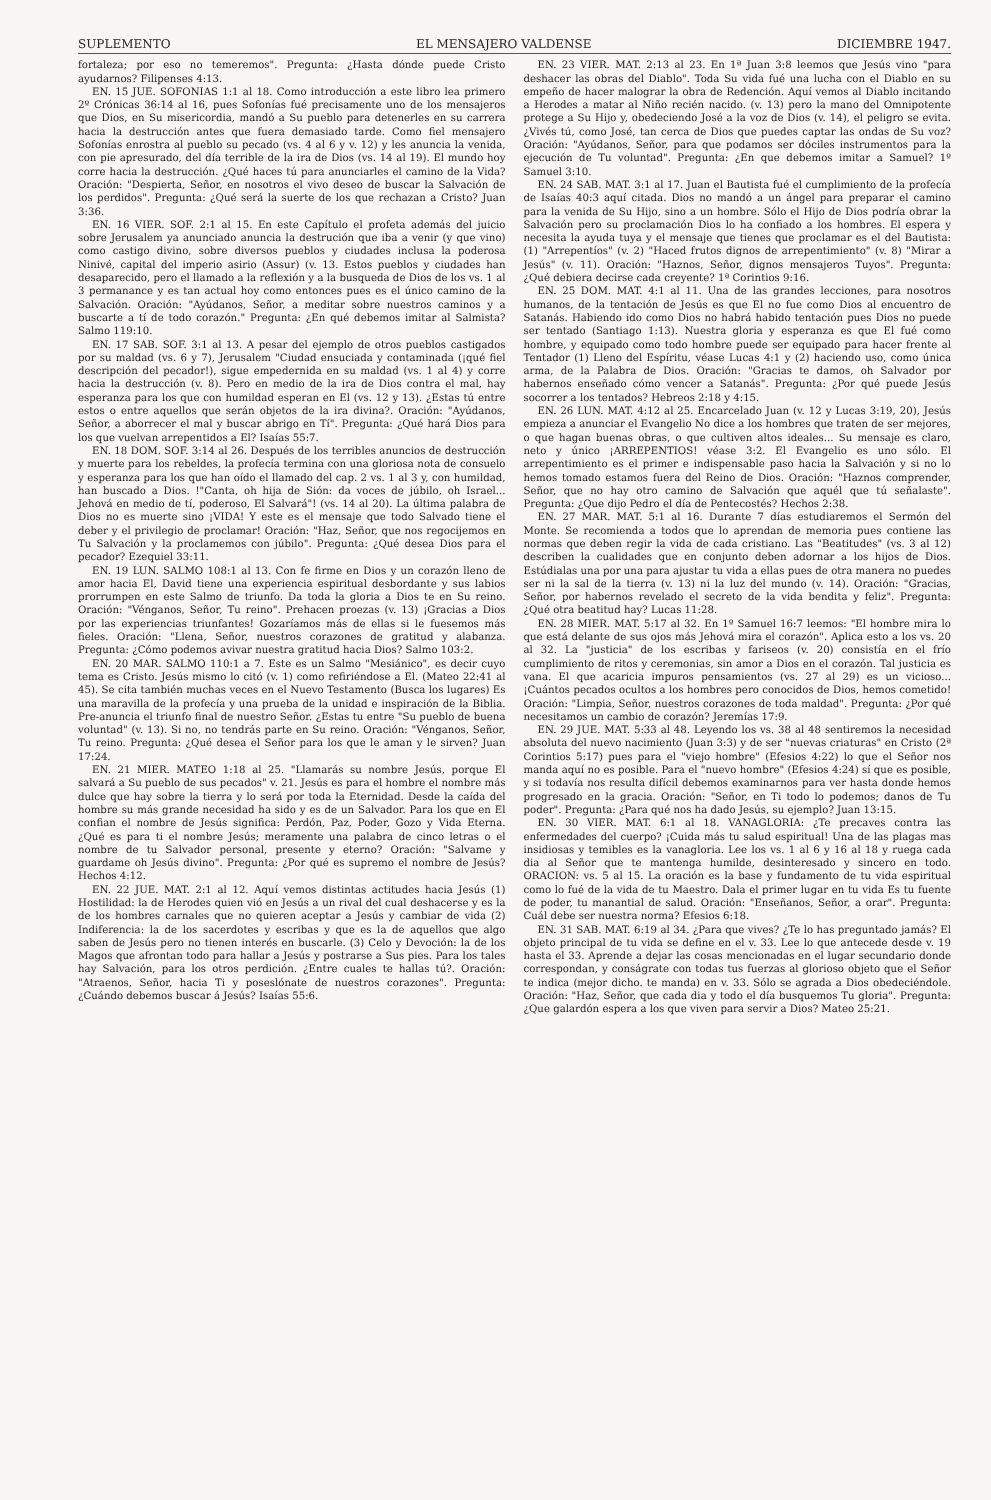SUPLEMENTO EL MENSAJERO VALDENSE DICIEMBRE 1947.
fortaleza; por eso no temeremos". Pregunta: ¿Hasta dónde puede Cristo ayudarnos? Filipenses 4:13.
EN. 15 JUE. SOFONIAS 1:1 al 18. Como introducción a este libro lea primero 2º Crónicas 36:14 al 16, pues Sofonías fué precisamente uno de los mensajeros que Dios, en Su misericordia, mandó a Su pueblo para detenerles en su carrera hacia la destrucción antes que fuera demasiado tarde. Como fiel mensajero Sofonías enrostra al pueblo su pecado (vs. 4 al 6 y v. 12) y les anuncia la venida, con pie apresurado, del día terrible de la ira de Dios (vs. 14 al 19). El mundo hoy corre hacia la destrucción. ¿Qué haces tú para anunciarles el camino de la Vida? Oración: "Despierta, Señor, en nosotros el vivo deseo de buscar la Salvación de los perdidos". Pregunta: ¿Qué será la suerte de los que rechazan a Cristo? Juan 3:36.
EN. 16 VIER. SOF. 2:1 al 15. En este Capítulo el profeta además del juicio sobre Jerusalem ya anunciado anuncia la destrución que iba a venir (y que vino) como castigo divino, sobre diversos pueblos y ciudades inclusa la poderosa Ninivé, capital del imperio asirio (Assur) (v. 13. Estos pueblos y ciudades han desaparecido, pero el llamado a la reflexión y a la busqueda de Dios de los vs. 1 al 3 permanance y es tan actual hoy como entonces pues es el único camino de la Salvación. Oración: "Ayúdanos, Señor, a meditar sobre nuestros caminos y a buscarte a tí de todo corazón." Pregunta: ¿En qué debemos imitar al Salmista? Salmo 119:10.
EN. 17 SAB. SOF. 3:1 al 13. A pesar del ejemplo de otros pueblos castigados por su maldad (vs. 6 y 7), Jerusalem "Ciudad ensuciada y contaminada (¡qué fiel descripción del pecador!), sigue empedernida en su maldad (vs. 1 al 4) y corre hacia la destrucción (v. 8). Pero en medio de la ira de Dios contra el mal, hay esperanza para los que con humildad esperan en El (vs. 12 y 13). ¿Estas tú entre estos o entre aquellos que serán objetos de la ira divina?. Oración: "Ayúdanos, Señor, a aborrecer el mal y buscar abrigo en Tí". Pregunta: ¿Qué hará Dios para los que vuelvan arrepentidos a El? Isaías 55:7.
EN. 18 DOM. SOF. 3:14 al 26. Después de los terribles anuncios de destrucción y muerte para los rebeldes, la profecía termina con una gloriosa nota de consuelo y esperanza para los que han oído el llamado del cap. 2 vs. 1 al 3 y, con humildad, han buscado a Dios. !"Canta, oh hija de Sión: da voces de júbilo, oh Israel... Jehová en medio de tí, poderoso, El Salvará"! (vs. 14 al 20). La última palabra de Dios no es muerte sino ¡VIDA! Y este es el mensaje que todo Salvado tiene el deber y el privilegio de proclamar! Oración: "Haz, Señor, que nos regocijemos en Tu Salvación y la proclamemos con júbilo". Pregunta: ¿Qué desea Dios para el pecador? Ezequiel 33:11.
EN. 19 LUN. SALMO 108:1 al 13. Con fe firme en Dios y un corazón lleno de amor hacia El, David tiene una experiencia espiritual desbordante y sus labios prorrumpen en este Salmo de triunfo. Da toda la gloria a Dios te en Su reino. Oración: "Vénganos, Señor, Tu reino". Prehacen proezas (v. 13) ¡Gracias a Dios por las experiencias triunfantes! Gozaríamos más de ellas si le fuesemos más fieles. Oración: "Llena, Señor, nuestros corazones de gratitud y alabanza. Pregunta: ¿Cómo podemos avivar nuestra gratitud hacia Dios? Salmo 103:2.
EN. 20 MAR. SALMO 110:1 a 7. Este es un Salmo "Mesiánico", es decir cuyo tema es Cristo. Jesús mismo lo citó (v. 1) como refiriéndose a El. (Mateo 22:41 al 45). Se cita también muchas veces en el Nuevo Testamento (Busca los lugares) Es una maravilla de la profecía y una prueba de la unidad e inspiración de la Biblia. Pre-anuncia el triunfo final de nuestro Señor. ¿Estas tu entre "Su pueblo de buena voluntad" (v. 13). Si no, no tendrás parte en Su reino. Oración: "Vénganos, Señor, Tu reino. Pregunta: ¿Qué desea el Señor para los que le aman y le sirven? Juan 17:24.
EN. 21 MIER. MATEO 1:18 al 25. "Llamarás su nombre Jesús, porque El salvará a Su pueblo de sus pecados" v. 21. Jesús es para el hombre el nombre más dulce que hay sobre la tierra y lo será por toda la Eternidad. Desde la caída del hombre su más grande necesidad ha sido y es de un Salvador. Para los que en El confian el nombre de Jesús significa: Perdón, Paz, Poder, Gozo y Vida Eterna. ¿Qué es para ti el nombre Jesús; meramente una palabra de cinco letras o el nombre de tu Salvador personal, presente y eterno? Oración: "Salvame y guardame oh Jesús divino". Pregunta: ¿Por qué es supremo el nombre de Jesús? Hechos 4:12.
EN. 22 JUE. MAT. 2:1 al 12. Aquí vemos distintas actitudes hacia Jesús (1) Hostilidad: la de Herodes quien vió en Jesús a un rival del cual deshacerse y es la de los hombres carnales que no quieren aceptar a Jesús y cambiar de vida (2) Indiferencia: la de los sacerdotes y escribas y que es la de aquellos que algo saben de Jesús pero no tienen interés en buscarle. (3) Celo y Devoción: la de los Magos que afrontan todo para hallar a Jesús y postrarse a Sus pies. Para los tales hay Salvación, para los otros perdición. ¿Entre cuales te hallas tú?. Oración: "Atraenos, Señor, hacia Ti y poseslónate de nuestros corazones". Pregunta: ¿Cuándo debemos buscar á Jesús? Isaías 55:6.
EN. 23 VIER. MAT. 2:13 al 23. En 1ª Juan 3:8 leemos que Jesús vino "para deshacer las obras del Diablo". Toda Su vida fué una lucha con el Diablo en su empeño de hacer malograr la obra de Redención. Aquí vemos al Diablo incitando a Herodes a matar al Niño recién nacido. (v. 13) pero la mano del Omnipotente protege a Su Hijo y, obedeciendo José a la voz de Dios (v. 14), el peligro se evita. ¿Vivés tú, como José, tan cerca de Dios que puedes captar las ondas de Su voz? Oración: "Ayúdanos, Señor, para que podamos ser dóciles instrumentos para la ejecución de Tu voluntad". Pregunta: ¿En que debemos imitar a Samuel? 1º Samuel 3:10.
EN. 24 SAB. MAT. 3:1 al 17. Juan el Bautista fué el cumplimiento de la profecía de Isaías 40:3 aquí citada. Dios no mandó a un ángel para preparar el camino para la venida de Su Hijo, sino a un hombre. Sólo el Hijo de Dios podría obrar la Salvación pero su proclamación Dios lo ha confiado a los hombres. El espera y necesita la ayuda tuya y el mensaje que tienes que proclamar es el del Bautista: (1) "Arrepentíos" (v. 2) "Haced frutos dignos de arrepentimiento" (v. 8) "Mirar a Jesús" (v. 11). Oración: "Haznos, Señor, dignos mensajeros Tuyos". Pregunta: ¿Qué debiera decirse cada creyente? 1ª Corintios 9:16.
EN. 25 DOM. MAT. 4:1 al 11. Una de las grandes lecciones, para nosotros humanos, de la tentación de Jesús es que El no fue como Dios al encuentro de Satanás. Habiendo ido como Dios no habrá habido tentación pues Dios no puede ser tentado (Santiago 1:13). Nuestra gloria y esperanza es que El fué como hombre, y equipado como todo hombre puede ser equipado para hacer frente al Tentador (1) Lleno del Espíritu, véase Lucas 4:1 y (2) haciendo uso, como única arma, de la Palabra de Dios. Oración: "Gracias te damos, oh Salvador por habernos enseñado cómo vencer a Satanás". Pregunta: ¿Por qué puede Jesús socorrer a los tentados? Hebreos 2:18 y 4:15.
EN. 26 LUN. MAT. 4:12 al 25. Encarcelado Juan (v. 12 y Lucas 3:19, 20), Jesús empieza a anunciar el Evangelio No dice a los hombres que traten de ser mejores, o que hagan buenas obras, o que cultiven altos ideales... Su mensaje es claro, neto y único ¡ARREPENTIOS! véase 3:2. El Evangelio es uno sólo. El arrepentimiento es el primer e indispensable paso hacia la Salvación y si no lo hemos tomado estamos fuera del Reino de Dios. Oración: "Haznos comprender, Señor, que no hay otro camino de Salvación que aquél que tú señalaste". Pregunta: ¿Que dijo Pedro el día de Pentecostés? Hechos 2:38.
EN. 27 MAR. MAT. 5:1 al 16. Durante 7 días estudiaremos el Sermón del Monte. Se recomienda a todos que lo aprendan de memoria pues contiene las normas que deben regir la vida de cada cristiano. Las "Beatitudes" (vs. 3 al 12) describen la cualidades que en conjunto deben adornar a los hijos de Dios. Estúdialas una por una para ajustar tu vida a ellas pues de otra manera no puedes ser ni la sal de la tierra (v. 13) ni la luz del mundo (v. 14). Oración: "Gracias, Señor, por habernos revelado el secreto de la vida bendita y feliz". Pregunta: ¿Qué otra beatitud hay? Lucas 11:28.
EN. 28 MIER. MAT. 5:17 al 32. En 1º Samuel 16:7 leemos: "El hombre mira lo que está delante de sus ojos más Jehová mira el corazón". Aplica esto a los vs. 20 al 32. La "justicia" de los escribas y fariseos (v. 20) consistía en el frío cumplimiento de ritos y ceremonias, sin amor a Dios en el corazón. Tal justicia es vana. El que acaricia impuros pensamientos (vs. 27 al 29) es un vicioso... ¡Cuántos pecados ocultos a los hombres pero conocidos de Dios, hemos cometido! Oración: "Limpia, Señor, nuestros corazones de toda maldad". Pregunta: ¿Por qué necesitamos un cambio de corazón? Jeremías 17:9.
EN. 29 JUE. MAT. 5:33 al 48. Leyendo los vs. 38 al 48 sentiremos la necesidad absoluta del nuevo nacimiento (Juan 3:3) y de ser "nuevas criaturas" en Cristo (2ª Corintios 5:17) pues para el "viejo hombre" (Efesios 4:22) lo que el Señor nos manda aquí no es posible. Para el "nuevo hombre" (Efesios 4:24) sí que es posible, y si todavía nos resulta difícil debemos examinarnos para ver hasta donde hemos progresado en la gracia. Oración: "Señor, en Ti todo lo podemos; danos de Tu poder". Pregunta: ¿Para qué nos ha dado Jesús, su ejemplo? Juan 13:15.
EN. 30 VIER. MAT. 6:1 al 18. VANAGLORIA: ¿Te precaves contra las enfermedades del cuerpo? ¡Cuida más tu salud espiritual! Una de las plagas mas insidiosas y temibles es la vanagloria. Lee los vs. 1 al 6 y 16 al 18 y ruega cada dia al Señor que te mantenga humilde, desinteresado y sincero en todo. ORACION: vs. 5 al 15. La oración es la base y fundamento de tu vida espiritual como lo fué de la vida de tu Maestro. Dala el primer lugar en tu vida Es tu fuente de poder, tu manantial de salud. Oración: "Enseñanos, Señor, a orar". Pregunta: Cuál debe ser nuestra norma? Efesios 6:18.
EN. 31 SAB. MAT. 6:19 al 34. ¿Para que vives? ¿Te lo has preguntado jamás? El objeto principal de tu vida se define en el v. 33. Lee lo que antecede desde v. 19 hasta el 33. Aprende a dejar las cosas mencionadas en el lugar secundario donde correspondan, y conságrate con todas tus fuerzas al glorioso objeto que el Señor te indica (mejor dicho. te manda) en v. 33. Sólo se agrada a Dios obedeciéndole. Oración: "Haz, Señor, que cada dia y todo el día busquemos Tu gloria". Pregunta: ¿Que galardón espera a los que viven para servir a Dios? Mateo 25:21.